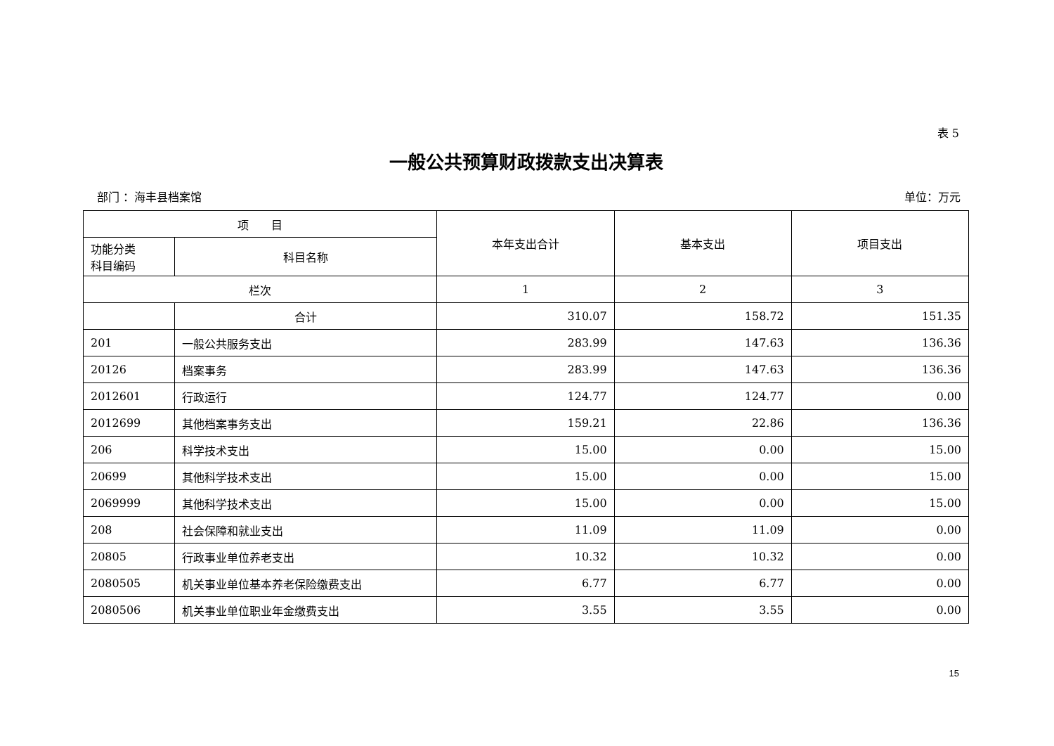表 5
一般公共预算财政拨款支出决算表
部门 ：海丰县档案馆 单位：万元
| 项 目 | | 本年支出合计 | 基本支出 | 项目支出 |
| --- | --- | --- | --- | --- |
| 功能分类 科目编码 | 科目名称 | | | |
| 栏次 | | 1 | 2 | 3 |
| | 合计 | 310.07 | 158.72 | 151.35 |
| 201 | 一般公共服务支出 | 283.99 | 147.63 | 136.36 |
| 20126 | 档案事务 | 283.99 | 147.63 | 136.36 |
| 2012601 | 行政运行 | 124.77 | 124.77 | 0.00 |
| 2012699 | 其他档案事务支出 | 159.21 | 22.86 | 136.36 |
| 206 | 科学技术支出 | 15.00 | 0.00 | 15.00 |
| 20699 | 其他科学技术支出 | 15.00 | 0.00 | 15.00 |
| 2069999 | 其他科学技术支出 | 15.00 | 0.00 | 15.00 |
| 208 | 社会保障和就业支出 | 11.09 | 11.09 | 0.00 |
| 20805 | 行政事业单位养老支出 | 10.32 | 10.32 | 0.00 |
| 2080505 | 机关事业单位基本养老保险缴费支出 | 6.77 | 6.77 | 0.00 |
| 2080506 | 机关事业单位职业年金缴费支出 | 3.55 | 3.55 | 0.00 |
15